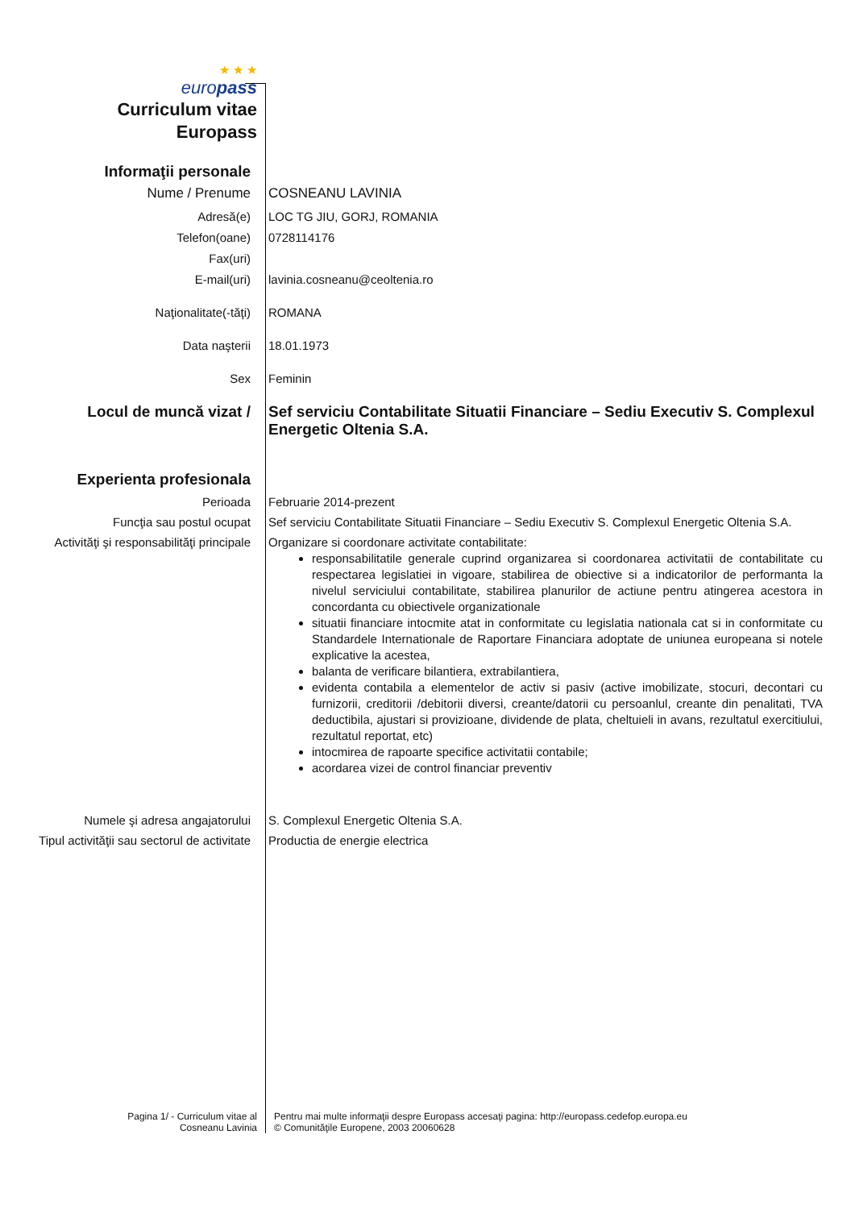★ ★ ★
europass
Curriculum vitae
Europass
Informaţii personale
Nume / Prenume COSNEANU LAVINIA
Adresă(e) LOC TG JIU, GORJ, ROMANIA
Telefon(oane) 0728114176
Fax(uri)
E-mail(uri) lavinia.cosneanu@ceoltenia.ro
Naţionalitate(-tăţi) ROMANA
Data naşterii 18.01.1973
Sex Feminin
Locul de muncă vizat / Sef serviciu Contabilitate Situatii Financiare – Sediu Executiv S. Complexul Energetic Oltenia S.A.
Experienta profesionala
Perioada Februarie 2014-prezent
Funcţia sau postul ocupat Sef serviciu Contabilitate Situatii Financiare – Sediu Executiv S. Complexul Energetic Oltenia S.A.
Activităţi şi responsabilităţi principale
Organizare si coordonare activitate contabilitate:
responsabilitatile generale cuprind organizarea si coordonarea activitatii de contabilitate cu respectarea legislatiei in vigoare, stabilirea de obiective si a indicatorilor de performanta la nivelul serviciului contabilitate, stabilirea planurilor de actiune pentru atingerea acestora in concordanta cu obiectivele organizationale
situatii financiare intocmite atat in conformitate cu legislatia nationala cat si in conformitate cu Standardele Internationale de Raportare Financiara adoptate de uniunea europeana si notele explicative la acestea,
balanta de verificare bilantiera, extrabilantiera,
evidenta contabila a elementelor de activ si pasiv (active imobilizate, stocuri, decontari cu furnizorii, creditorii /debitorii diversi, creante/datorii cu persoanlul, creante din penalitati, TVA deductibila, ajustari si provizioane, dividende de plata, cheltuieli in avans, rezultatul exercitiului, rezultatul reportat, etc)
intocmirea de rapoarte specifice activitatii contabile;
acordarea vizei de control financiar preventiv
Numele şi adresa angajatorului S. Complexul Energetic Oltenia S.A.
Tipul activităţii sau sectorul de activitate
Productia de energie electrica
Pagina 1/ - Curriculum vitae al
Cosneanu Lavinia
Pentru mai multe informaţii despre Europass accesaţi pagina: http://europass.cedefop.europa.eu
© Comunităţile Europene, 2003 20060628